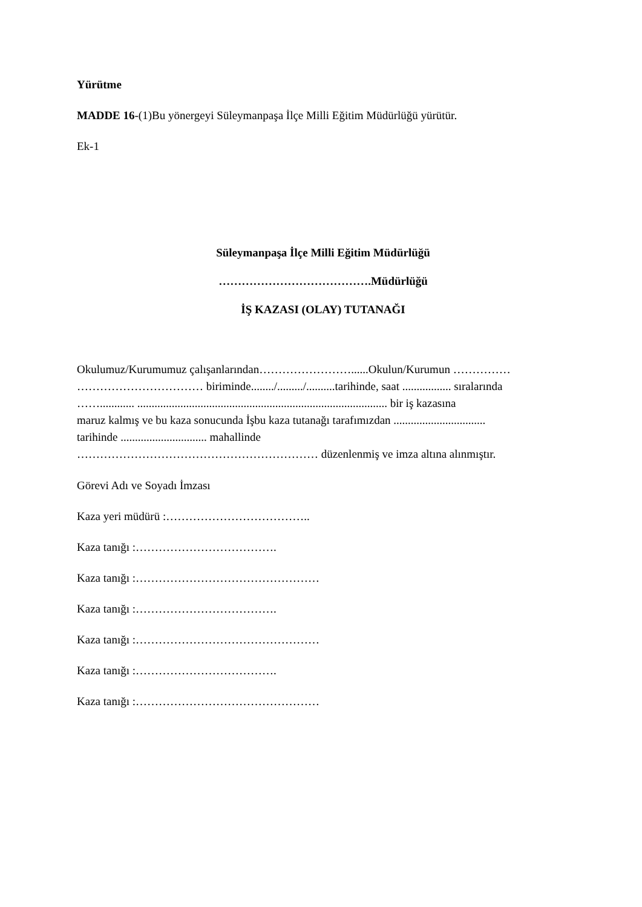Yürütme
MADDE 16-(1)Bu yönergeyi Süleymanpaşa İlçe Milli Eğitim Müdürlüğü yürütür.
Ek-1
Süleymanpaşa İlçe Milli Eğitim Müdürlüğü
………………………………….Müdürlüğü
İŞ KAZASI (OLAY) TUTANAĞI
Okulumuz/Kurumumuz çalışanlarından……………………......Okulun/Kurumun ……………
…………………………… biriminde......../........./..........tarihinde, saat ................. sıralarında
……............ ....................................................................................... bir iş kazasına
maruz kalmış ve bu kaza sonucunda İşbu kaza tutanağı tarafımızdan ................................
tarihinde .............................. mahallinde
……………………………………………………… düzenlenmiş ve imza altına alınmıştır.
Görevi Adı ve Soyadı İmzası
Kaza yeri müdürü :………………………………..
Kaza tanığı :……………………………….
Kaza tanığı :…………………………………………
Kaza tanığı :……………………………….
Kaza tanığı :…………………………………………
Kaza tanığı :……………………………….
Kaza tanığı :…………………………………………